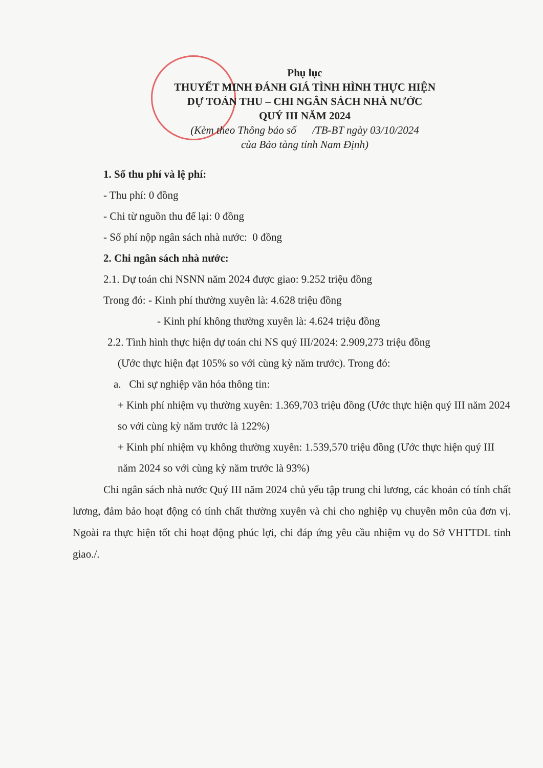Phụ lục
THUYẾT MINH ĐÁNH GIÁ TÌNH HÌNH THỰC HIỆN
DỰ TOÁN THU – CHI NGÂN SÁCH NHÀ NƯỚC
QUÝ III NĂM 2024
(Kèm theo Thông báo số /TB-BT ngày 03/10/2024
của Bảo tàng tỉnh Nam Định)
1. Số thu phí và lệ phí:
- Thu phí: 0 đồng
- Chi từ nguồn thu để lại: 0 đồng
- Số phí nộp ngân sách nhà nước: 0 đồng
2. Chi ngân sách nhà nước:
2.1. Dự toán chi NSNN năm 2024 được giao: 9.252 triệu đồng
Trong đó: - Kinh phí thường xuyên là: 4.628 triệu đồng
- Kinh phí không thường xuyên là: 4.624 triệu đồng
2.2. Tình hình thực hiện dự toán chi NS quý III/2024: 2.909,273 triệu đồng
(Ước thực hiện đạt 105% so với cùng kỳ năm trước). Trong đó:
a. Chi sự nghiệp văn hóa thông tin:
+ Kinh phí nhiệm vụ thường xuyên: 1.369,703 triệu đồng (Ước thực hiện quý III năm 2024 so với cùng kỳ năm trước là 122%)
+ Kinh phí nhiệm vụ không thường xuyên: 1.539,570 triệu đồng (Ước thực hiện quý III năm 2024 so với cùng kỳ năm trước là 93%)
Chi ngân sách nhà nước Quý III năm 2024 chủ yếu tập trung chi lương, các khoản có tính chất lương, đảm bảo hoạt động có tính chất thường xuyên và chi cho nghiệp vụ chuyên môn của đơn vị. Ngoài ra thực hiện tốt chi hoạt động phúc lợi, chi đáp ứng yêu cầu nhiệm vụ do Sở VHTTDL tỉnh giao./.